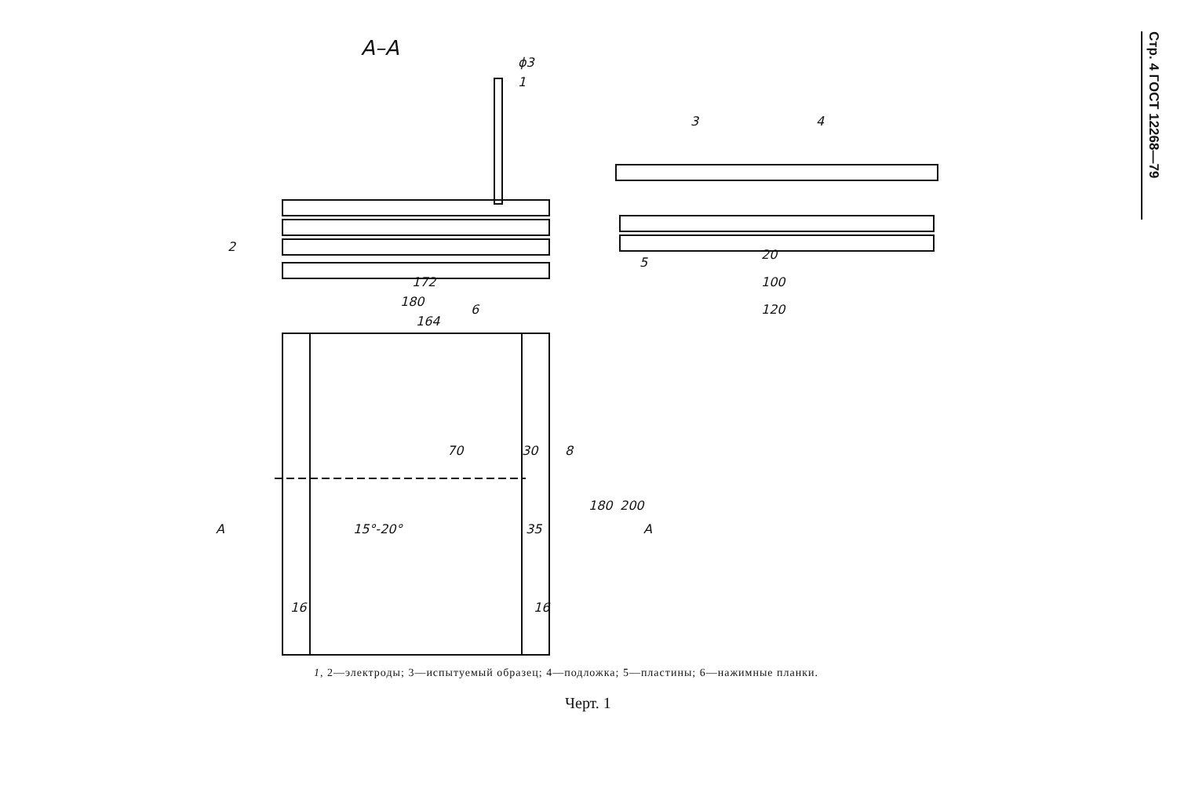Стр. 4 ГОСТ 12268—79
А–А
1
2
172
180
164
6
70
30
8
180
200
15°-20°
35
16
16
А
А
3
4
5
20
100
120
ϕ3
1, 2—электроды; 3—испытуемый образец; 4—подложка; 5—пластины; 6—нажимные планки.
Черт. 1